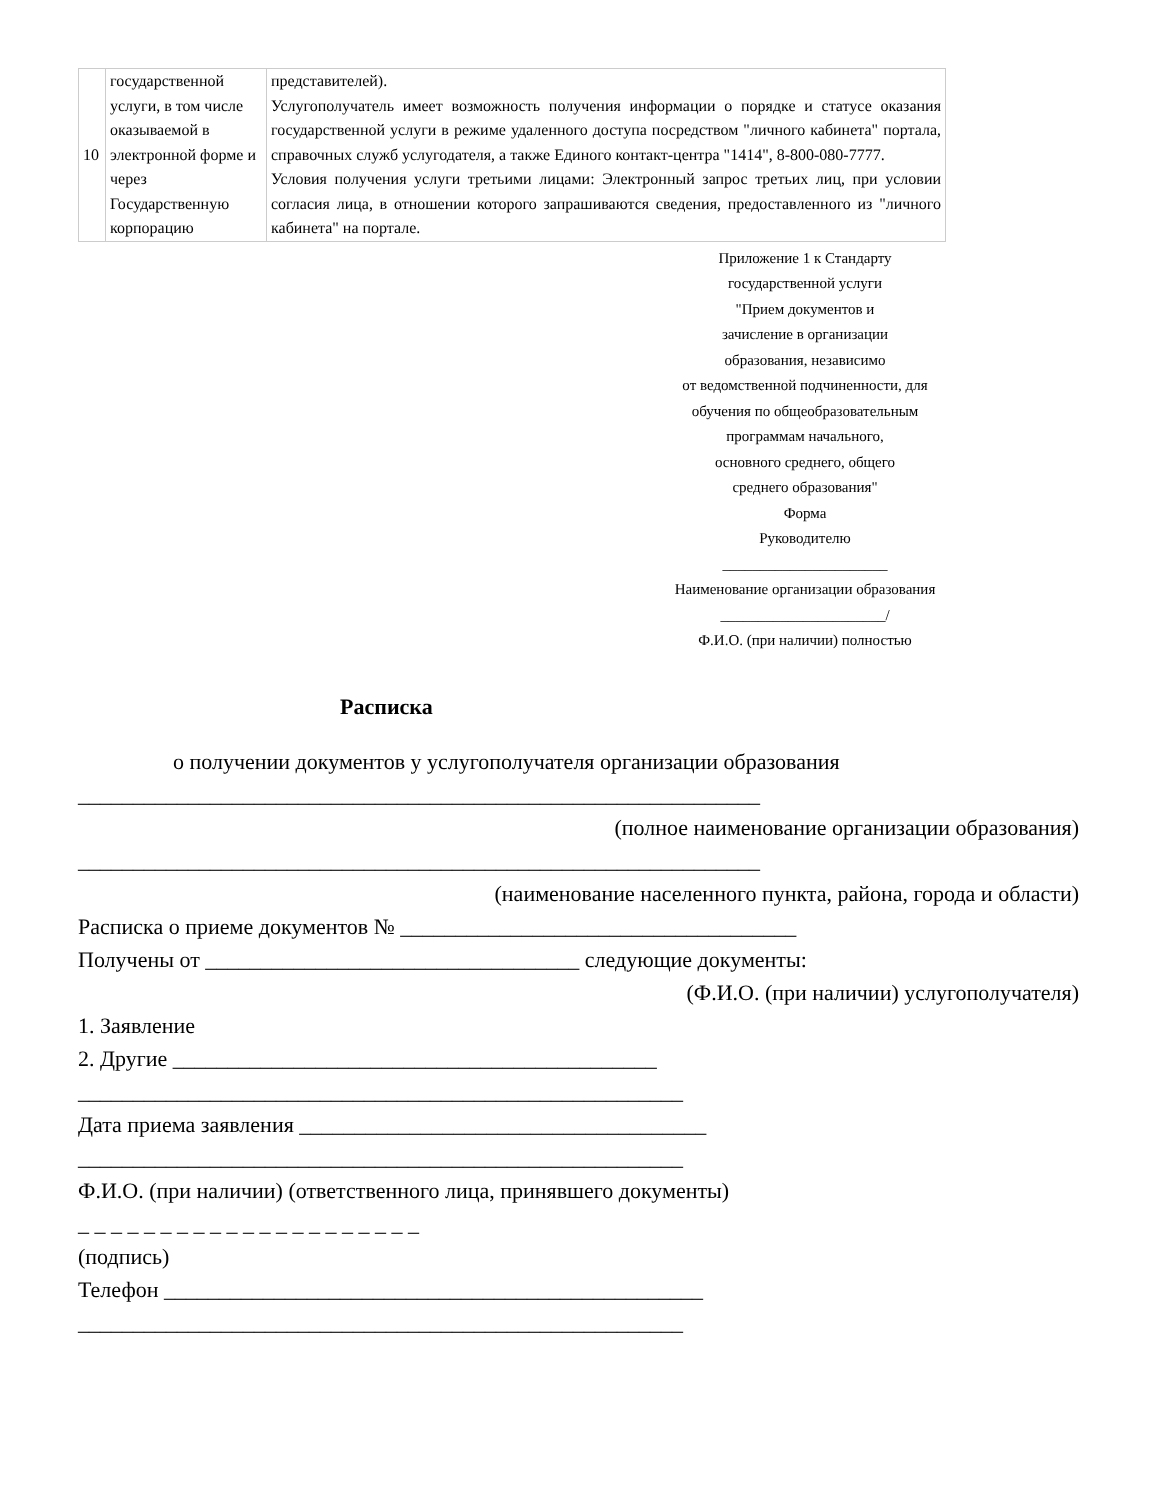| 10 | государственной услуги, в том числе оказываемой в электронной форме и через Государственную корпорацию | представителей). Услугополучатель имеет возможность получения информации о порядке и статусе оказания государственной услуги в режиме удаленного доступа посредством "личного кабинета" портала, справочных служб услугодателя, а также Единого контакт-центра "1414", 8-800-080-7777. Условия получения услуги третьими лицами: Электронный запрос третьих лиц, при условии согласия лица, в отношении которого запрашиваются сведения, предоставленного из "личного кабинета" на портале. |
Приложение 1 к Стандарту
государственной услуги
"Прием документов и
зачисление в организации
образования, независимо
от ведомственной подчиненности, для
обучения по общеобразовательным
программам начального,
основного среднего, общего
среднего образования"
Форма
Руководителю
______________________
Наименование организации образования
______________________/
Ф.И.О. (при наличии) полностью
Расписка
о получении документов у услугополучателя организации образования
______________________________________________________________
(полное наименование организации образования)
______________________________________________________________
(наименование населенного пункта, района, города и области)
Расписка о приеме документов № ____________________________________
Получены от __________________________________ следующие документы:
(Ф.И.О. (при наличии) услугополучателя)
1. Заявление
2. Другие ____________________________________________
_______________________________________________________
Дата приема заявления _____________________________________
_______________________________________________________
Ф.И.О. (при наличии) (ответственного лица, принявшего документы)
_ _ _ _ _ _ _ _ _ _ _ _ _ _ _ _ _ _ _ _ _
(подпись)
Телефон _________________________________________________
_______________________________________________________